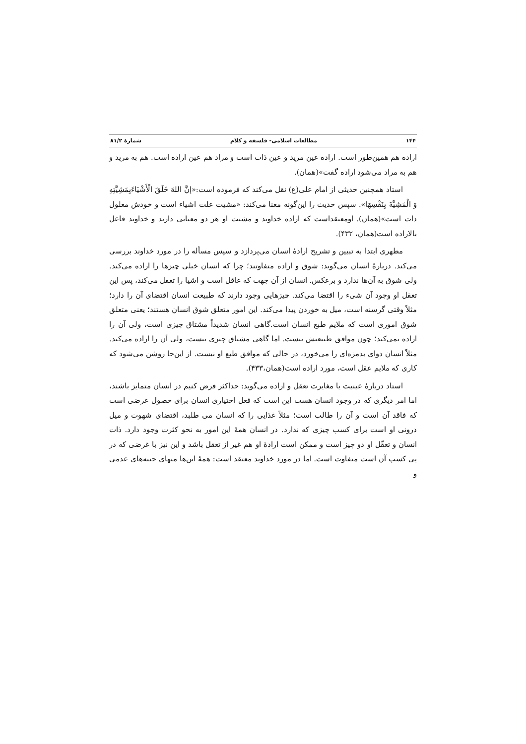۱۴۴ مطالعات اسلامی- فلسفه و کلام شمارهٔ ۸۱/۲
اراده هم همین‌طور است. اراده عین مرید و عین ذات است و مراد هم عین اراده است. هم به مرید و هم به مراد می‌شود اراده گفت»(همان).
استاد همچنین حدیثی از امام علی(ع) نقل می‌کند که فرموده است:«إنَّ اللهَ خَلَقَ الْأَشْيَاءَبِمَشِيَّتِهِ وَ الْمَشِيَّةَ بِنَفْسِهَا». سپس حدیث را این‌گونه معنا می‌کند: «مشیت علت اشیاء است و خودش معلول ذات است»(همان). اومعتقداست که اراده خداوند و مشیت او هر دو معنایی دارند و خداوند فاعل بالاراده است(همان، ۴۳۲).
مطهری ابتدا به تبیین و تشریح ارادهٔ انسان می‌پردازد و سپس مسأله را در مورد خداوند بررسی می‌کند. دربارهٔ انسان می‌گوید: شوق و اراده متفاوتند؛ چرا که انسان خیلی چیزها را اراده می‌کند. ولی شوق به آن‌ها ندارد و برعکس. انسان از آن جهت که عاقل است و اشیا را تعقل می‌کند، پس این تعقل او وجود آن شیء را اقتضا می‌کند. چیزهایی وجود دارند که طبیعت انسان اقتضای آن را دارد؛ مثلاً وقتی گرسنه است، میل به خوردن پیدا می‌کند. این امور متعلق شوق انسان هستند؛ یعنی متعلق شوق اموری است که ملایم طبع انسان است.گاهی انسان شدیداً مشتاق چیزی است، ولی آن را اراده نمی‌کند؛ چون موافق طبیعتش نیست. اما گاهی مشتاق چیزی نیست، ولی آن را اراده می‌کند. مثلاً انسان دوای بدمزه‌ای را می‌خورد، در حالی که موافق طبع او نیست. از این‌جا روشن می‌شود که کاری که ملایم عقل است، مورد اراده است(همان،۴۳۳).
استاد دربارهٔ عینیت یا مغایرت تعقل و اراده می‌گوید: حداکثر فرض کنیم در انسان متمایز باشند، اما امر دیگری که در وجود انسان هست این است که فعل اختیاری انسان برای حصول غرضی است که فاقد آن است و آن را طالب است؛ مثلاً غذایی را که انسان می طلبد، اقتضای شهوت و میل درونی او است برای کسب چیزی که ندارد. در انسان همهٔ این امور به نحو کثرت وجود دارد. ذات انسان و تعقّل او دو چیز است و ممکن است ارادهٔ او هم غیر از تعقل باشد و این نیز با غرضی که در پی کسب آن است متفاوت است. اما در مورد خداوند معتقد است: همهٔ این‌ها منهای جنبه‌های عدمی و